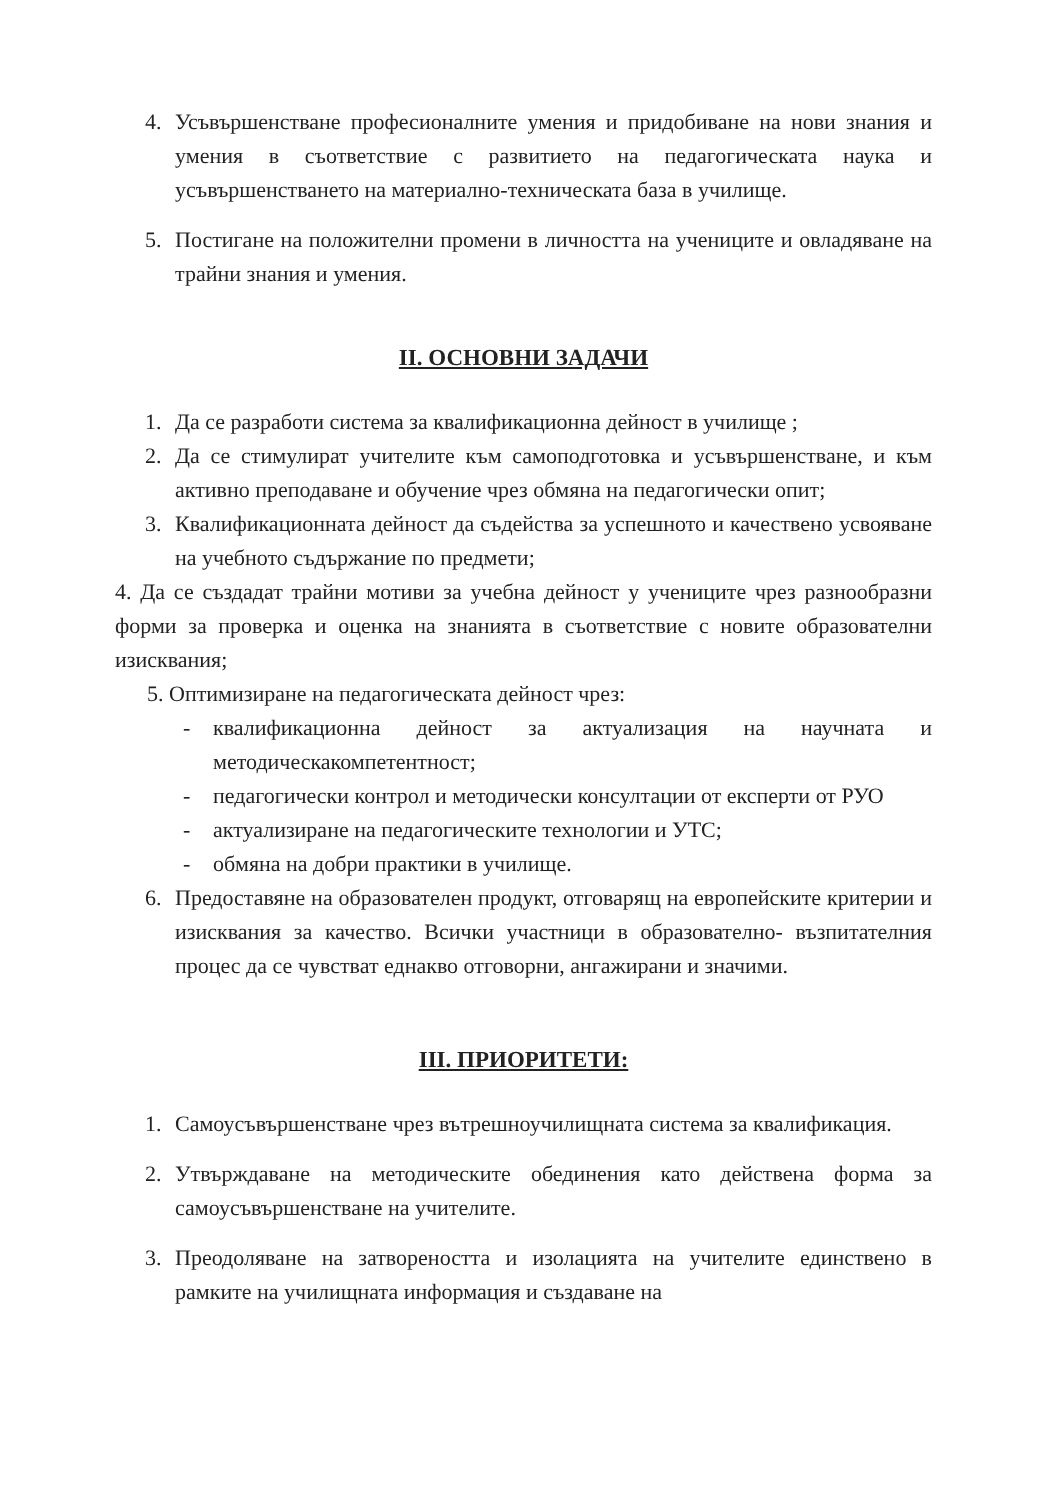4. Усъвършенстване професионалните умения и придобиване на нови знания и умения в съответствие с развитието на педагогическата наука и усъвършенстването на материално-техническата база в училище.
5. Постигане на положителни промени в личността на учениците и овладяване на трайни знания и умения.
II. ОСНОВНИ ЗАДАЧИ
1. Да се разработи система за квалификационна дейност в училище ;
2. Да се стимулират учителите към самоподготовка и усъвършенстване, и към активно преподаване и обучение чрез обмяна на педагогически опит;
3. Квалификационната дейност да съдейства за успешното и качествено усвояване на учебното съдържание по предмети;
4. Да се създадат трайни мотиви за учебна дейност у учениците чрез разнообразни форми за проверка и оценка на знанията в съответствие с новите образователни изисквания;
5. Оптимизиране на педагогическата дейност чрез:
- квалификационна дейност за актуализация на научната и методическакомпетентност;
- педагогически контрол и методически консултации от експерти от РУО
- актуализиране на педагогическите технологии и УТС;
- обмяна на добри практики в училище.
6. Предоставяне на образователен продукт, отговарящ на европейските критерии и изисквания за качество. Всички участници в образователно- възпитателния процес да се чувстват еднакво отговорни, ангажирани и значими.
III. ПРИОРИТЕТИ:
1. Самоусъвършенстване чрез вътрешноучилищната система за квалификация.
2. Утвърждаване на методическите обединения като действена форма за самоусъвършенстване на учителите.
3. Преодоляване на затвореността и изолацията на учителите единствено в рамките на училищната информация и създаване на